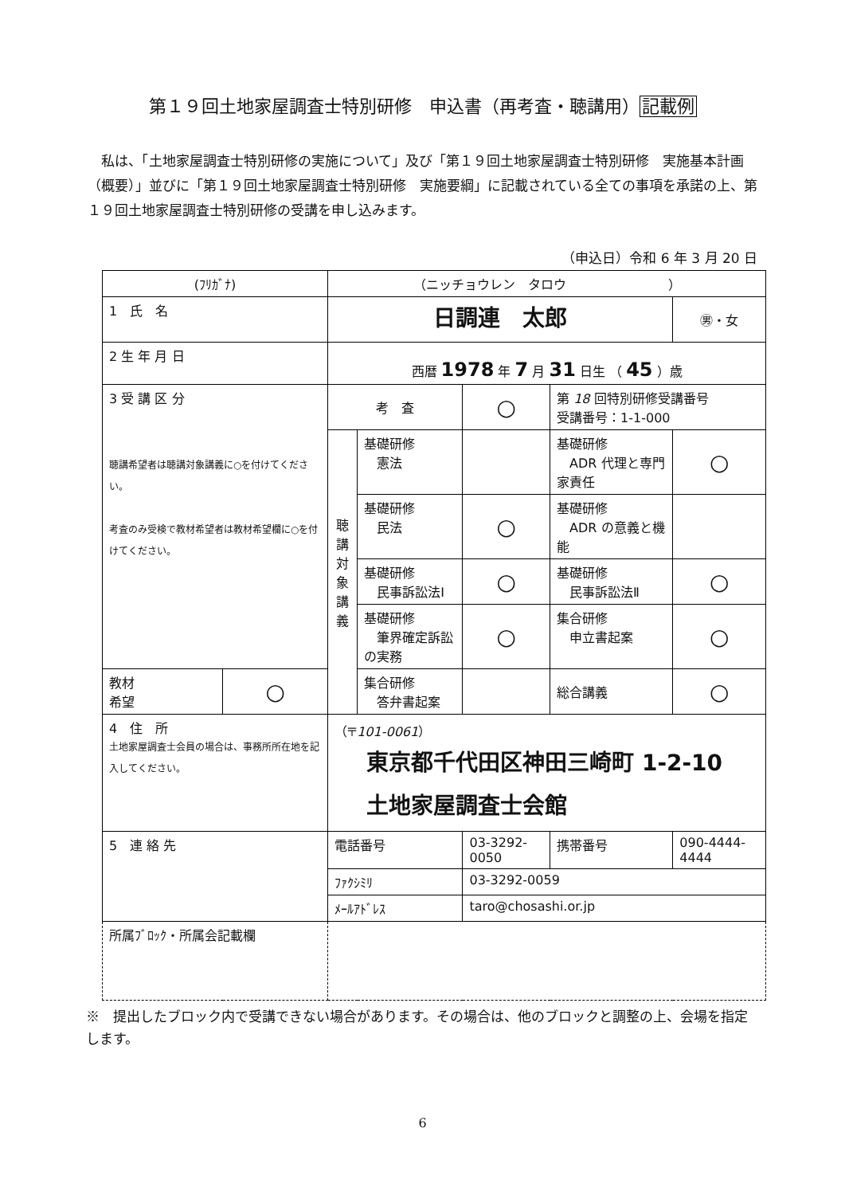第１９回土地家屋調査士特別研修　申込書（再考査・聴講用）記載例
私は、「土地家屋調査士特別研修の実施について」及び「第１９回土地家屋調査士特別研修　実施基本計画（概要）」並びに「第１９回土地家屋調査士特別研修　実施要綱」に記載されている全ての事項を承諾の上、第１９回土地家屋調査士特別研修の受講を申し込みます。
（申込日）令和 6 年 3 月 20 日
| (ﾌﾘｶﾞﾅ) | | （ニッチョウレン タロウ ） | | | | |
| 1 氏 名 | | 日調連 太郎 | | | | ㊚・女 |
| 2 生 年 月 日 | | 西暦 1978 年 7 月 31 日生 （ 45 ）歳 | | | | |
| 3 受 講 区 分 聴講希望者は聴講対象講義に○を付けてください。 考査のみ受検で教材希望者は教材希望欄に○を付けてください。 | | 考 査 | | ○ | 第 18 回特別研修受講番号 受講番号：1-1-000 | |
| | | 聴 講 対 象 講 義 | 基礎研修 憲法 | | 基礎研修 ADR 代理と専門家責任 | ○ |
| | | | 基礎研修 民法 | ○ | 基礎研修 ADR の意義と機能 | |
| | | | 基礎研修 民事訴訟法Ⅰ | ○ | 基礎研修 民事訴訟法Ⅱ | ○ |
| | | | 基礎研修 筆界確定訴訟の実務 | ○ | 集合研修 申立書起案 | ○ |
| | | | 集合研修 答弁書起案 | | 総合講義 | ○ |
| 教材 希望 | ○ | | | | | |
| 4 住 所 土地家屋調査士会員の場合は、事務所所在地を記入してください。 | | （〒 101-0061 ） 東京都千代田区神田三崎町 1-2-10 土地家屋調査士会館 | | | | |
| 5 連 絡 先 | | 電話番号 | | 03-3292-0050 | 携帯番号 | 090-4444-4444 |
| | | ﾌｧｸｼﾐﾘ | | 03-3292-0059 | | |
| | | ﾒｰﾙｱﾄﾞﾚｽ | | taro@chosashi.or.jp | | |
| 所属ﾌﾞﾛｯｸ・所属会記載欄 | | | | | | |
※　提出したブロック内で受講できない場合があります。その場合は、他のブロックと調整の上、会場を指定します。
6